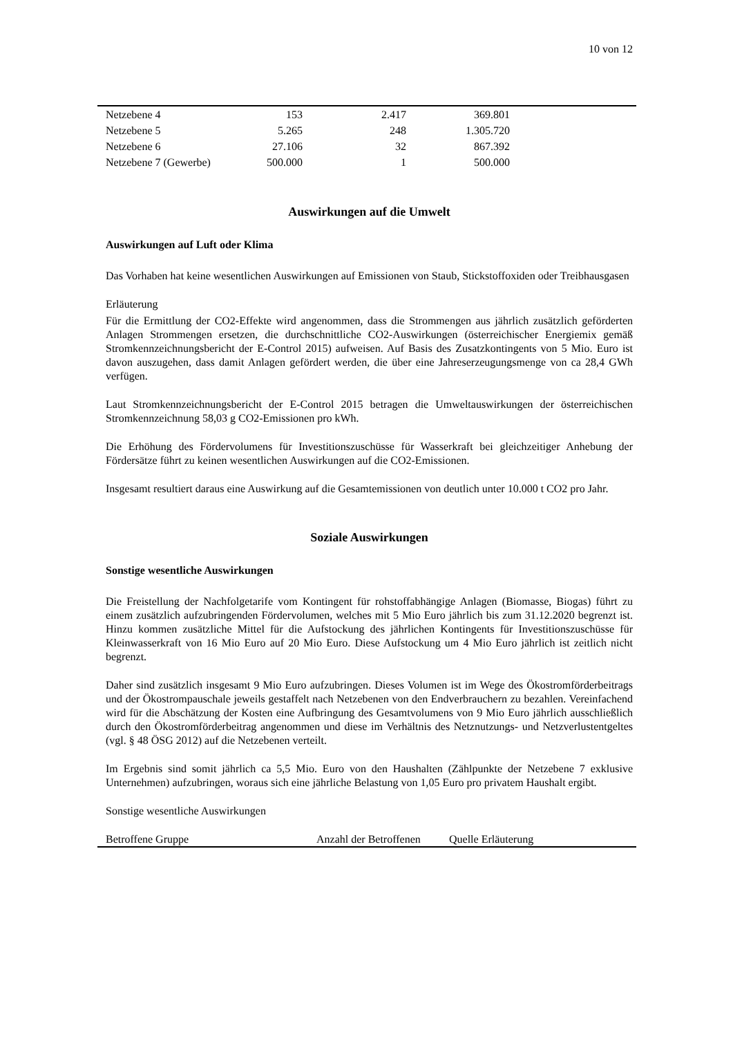10 von 12
| Netzebene 4 | 153 | 2.417 | 369.801 | |
| Netzebene 5 | 5.265 | 248 | 1.305.720 | |
| Netzebene 6 | 27.106 | 32 | 867.392 | |
| Netzebene 7 (Gewerbe) | 500.000 | 1 | 500.000 | |
Auswirkungen auf die Umwelt
Auswirkungen auf Luft oder Klima
Das Vorhaben hat keine wesentlichen Auswirkungen auf Emissionen von Staub, Stickstoffoxiden oder Treibhausgasen
Erläuterung
Für die Ermittlung der CO2-Effekte wird angenommen, dass die Strommengen aus jährlich zusätzlich geförderten Anlagen Strommengen ersetzen, die durchschnittliche CO2-Auswirkungen (österreichischer Energiemix gemäß Stromkennzeichnungsbericht der E-Control 2015) aufweisen. Auf Basis des Zusatzkontingents von 5 Mio. Euro ist davon auszugehen, dass damit Anlagen gefördert werden, die über eine Jahreserzeugungsmenge von ca 28,4 GWh verfügen.
Laut Stromkennzeichnungsbericht der E-Control 2015 betragen die Umweltauswirkungen der österreichischen Stromkennzeichnung 58,03 g CO2-Emissionen pro kWh.
Die Erhöhung des Fördervolumens für Investitionszuschüsse für Wasserkraft bei gleichzeitiger Anhebung der Fördersätze führt zu keinen wesentlichen Auswirkungen auf die CO2-Emissionen.
Insgesamt resultiert daraus eine Auswirkung auf die Gesamtemissionen von deutlich unter 10.000 t CO2 pro Jahr.
Soziale Auswirkungen
Sonstige wesentliche Auswirkungen
Die Freistellung der Nachfolgetarife vom Kontingent für rohstoffabhängige Anlagen (Biomasse, Biogas) führt zu einem zusätzlich aufzubringenden Fördervolumen, welches mit 5 Mio Euro jährlich bis zum 31.12.2020 begrenzt ist. Hinzu kommen zusätzliche Mittel für die Aufstockung des jährlichen Kontingents für Investitionszuschüsse für Kleinwasserkraft von 16 Mio Euro auf 20 Mio Euro. Diese Aufstockung um 4 Mio Euro jährlich ist zeitlich nicht begrenzt.
Daher sind zusätzlich insgesamt 9 Mio Euro aufzubringen. Dieses Volumen ist im Wege des Ökostromförderbeitrags und der Ökostrompauschale jeweils gestaffelt nach Netzebenen von den Endverbrauchern zu bezahlen. Vereinfachend wird für die Abschätzung der Kosten eine Aufbringung des Gesamtvolumens von 9 Mio Euro jährlich ausschließlich durch den Ökostromförderbeitrag angenommen und diese im Verhältnis des Netznutzungs- und Netzverlustentgeltes (vgl. § 48 ÖSG 2012) auf die Netzebenen verteilt.
Im Ergebnis sind somit jährlich ca 5,5 Mio. Euro von den Haushalten (Zählpunkte der Netzebene 7 exklusive Unternehmen) aufzubringen, woraus sich eine jährliche Belastung von 1,05 Euro pro privatem Haushalt ergibt.
Sonstige wesentliche Auswirkungen
| Betroffene Gruppe | Anzahl der Betroffenen | Quelle Erläuterung |